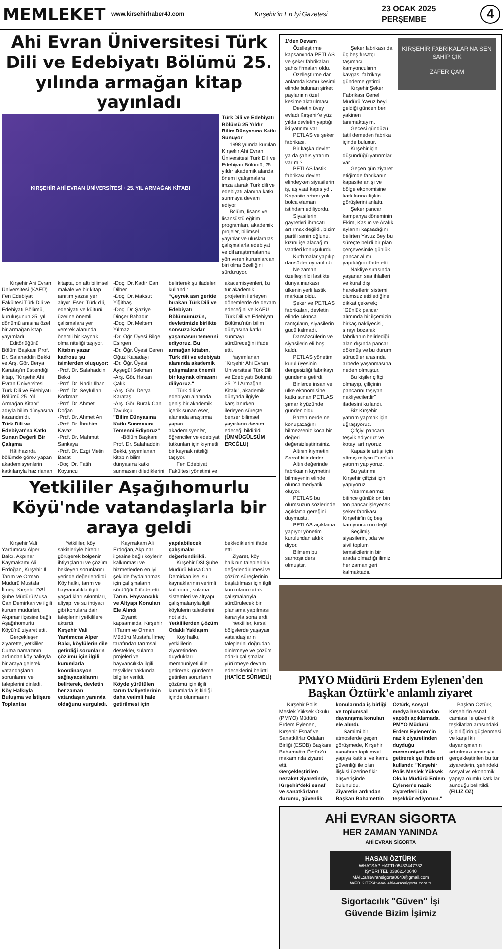MEMLEKET
www.kirsehirhaber40.com Kırşehir'in En İyi Gazetesi
23 OCAK 2025 PERŞEMBE
4
Ahi Evran Üniversitesi Türk Dili ve Edebiyatı Bölümü 25. yılında armağan kitap yayınladı
KIRŞEHİR AHİ EVRAN ÜNİVERSİTESİ · 25. YIL ARMAĞAN KİTABI
Türk Dili ve Edebiyatı Bölümü 25 Yıldır Bilim Dünyasına Katkı Sunuyor
1998 yılında kurulan Kırşehir Ahi Evran Üniversitesi Türk Dili ve Edebiyatı Bölümü, 25 yıldır akademik alanda önemli çalışmalara imza atarak Türk dili ve edebiyatı alanına katkı sunmaya devam ediyor.
Bölüm, lisans ve lisansüstü eğitim programları, akademik projeler, bilimsel yayınlar ve uluslararası çalışmalarla edebiyat ve dil araştırmalarına yön veren kurumlardan biri olma özelliğini sürdürüyor.
Kırşehir Ahi Evran Üniversitesi (KAEÜ) Fen Edebiyat Fakültesi Türk Dili ve Edebiyatı Bölümü, kuruluşunun 25. yıl dönümü anısına özel bir armağan kitap yayımladı.
Editörlüğünü Bölüm Başkanı Prof. Dr. Salahaddin Bekki ve Arş. Gör. Derya Karataş'ın üstlendiği kitap, "Kırşehir Ahi Evran Üniversitesi Türk Dili ve Edebiyatı Bölümü 25. Yıl Armağan Kitabı" adıyla bilim dünyasına kazandırıldı.
Türk Dili ve Edebiyatı'na Katkı Sunan Değerli Bir Çalışma
Hâlihazırda bölümde görev yapan akademisyenlerin katkılarıyla hazırlanan kitapta, on altı bilimsel makale ve bir kitap tanıtım yazısı yer alıyor. Eser, Türk dili, edebiyatı ve kültürü üzerine önemli çalışmalara yer vererek alanında önemli bir kaynak olma niteliği taşıyor.
Kitabın yazar kadrosu şu isimlerden oluşuyor:
-Prof. Dr. Salahaddin Bekki
-Prof. Dr. Nadir İlhan
-Prof. Dr. Seyfullah Korkmaz
-Prof. Dr. Ahmet Doğan
-Prof. Dr. Ahmet Arı
-Prof. Dr. İbrahim Kavaz
-Prof. Dr. Mahmut Sarıkaya
-Prof. Dr. Ezgi Metin Basat
-Doç. Dr. Fatih Koyuncu
-Doç. Dr. Kadir Can Dilber
-Doç. Dr. Maksut Yiğitbaş
-Doç. Dr. Şaziye Dinçer Bahadır
-Doç. Dr. Meltem Yılmaz
-Dr. Öğr. Üyesi Bilge Esirgen
-Dr. Öğr. Üyesi Ceren Oğuz Kabadayı
-Dr. Öğr. Üyesi Ayşegül Sekman
-Arş. Gör. Hakan Çalık
-Arş. Gör. Derya Karataş
-Arş. Gör. Burak Can Tavukçu
"Bilim Dünyasına Katkı Sunmasını Temenni Ediyoruz"
-Bölüm Başkanı Prof. Dr. Salahaddin Bekki, yayımlanan kitabın bilim dünyasına katkı sunmasını dilediklerini belirterek şu ifadeleri kullandı:
"Çeyrek asrı geride bırakan Türk Dili ve Edebiyatı Bölümümüzün, devletimizle birlikte sonsuza kadar yaşamasını temenni ediyoruz. Bu armağan kitabın, Türk dili ve edebiyatı alanında akademik çalışmalara önemli bir kaynak olmasını diliyoruz."
Türk dili ve edebiyatı alanında geniş bir akademik içerik sunan eser, alanında araştırma yapan akademisyenler, öğrenciler ve edebiyat tutkunları için kıymetli bir kaynak niteliği taşıyor.
Fen Edebiyat Fakültesi yönetimi ve akademisyenleri, bu tür akademik projelerin ilerleyen dönemlerde de devam edeceğini ve KAEÜ Türk Dili ve Edebiyatı Bölümü'nün bilim dünyasına katkı sunmayı sürdüreceğini ifade etti.
Yayımlanan "Kırşehir Ahi Evran Üniversitesi Türk Dili ve Edebiyatı Bölümü 25. Yıl Armağan Kitabı", akademik dünyada ilgiyle karşılanırken, ilerleyen süreçte benzer bilimsel yayınların devam edeceği bildirildi.
(ÜMMÜGÜLSÜM EROĞLU)
Yetkililer Aşağıhomurlu Köyü'nde vatandaşlarla bir araya geldi
Kırşehir Vali Yardımcısı Alper Balcı, Akpınar Kaymakamı Ali Erdoğan, Kırşehir İl Tarım ve Orman Müdürü Mustafa İlmeç, Kırşehir DSİ Şube Müdürü Musa Can Demirkan ve ilgili kurum müdürleri, Akpınar ilçesine bağlı Aşağıhomurlu Köyü'nü ziyaret etti.
Gerçekleşen ziyarette, yetkililer Cuma namazının ardından köy halkıyla bir araya gelerek vatandaşların sorunlarını ve taleplerini dinledi.
Köy Halkıyla Buluşma ve İstişare Toplantısı
Yetkililer, köy sakinleriyle birebir görüşerek bölgenin ihtiyaçlarını ve çözüm bekleyen sorunlarını yerinde değerlendirdi. Köy halkı, tarım ve hayvancılıkla ilgili yaşadıkları sıkıntıları, altyapı ve su ihtiyacı gibi konulara dair taleplerini yetkililere aktardı.
Kırşehir Vali Yardımcısı Alper Balcı, köylülerin dile getirdiği sorunların çözümü için ilgili kurumlarla koordinasyon sağlayacaklarını belirterek, devletin her zaman vatandaşın yanında olduğunu vurguladı.
Kaymakam Ali Erdoğan, Akpınar ilçesine bağlı köylerin kalkınması ve hizmetlerden en iyi şekilde faydalanması için çalışmaların sürdüğünü ifade etti.
Tarım, Hayvancılık ve Altyapı Konuları Ele Alındı
Ziyaret kapsamında, Kırşehir İl Tarım ve Orman Müdürü Mustafa İlmeç tarafından tarımsal destekler, sulama projeleri ve hayvancılıkla ilgili teşvikler hakkında bilgiler verildi.
Köyde yürütülen tarım faaliyetlerinin daha verimli hale getirilmesi için yapılabilecek çalışmalar değerlendirildi.
Kırşehir DSİ Şube Müdürü Musa Can Demirkan ise, su kaynaklarının verimli kullanımı, sulama sistemleri ve altyapı çalışmalarıyla ilgili köylülerin taleplerini not aldı.
Yetkililerden Çözüm Odaklı Yaklaşım
Köy halkı, yetkililerin ziyaretinden duydukları memnuniyeti dile getirerek, gündeme getirilen sorunların çözümü için ilgili kurumlarla iş birliği içinde olunmasını beklediklerini ifade etti.
Ziyaret, köy halkının taleplerinin değerlendirilmesi ve çözüm süreçlerinin başlatılması için ilgili kurumların ortak çalışmalarıyla sürdürülecek bir planlama yapılması kararıyla sona erdi.
Yetkililer, kırsal bölgelerde yaşayan vatandaşların taleplerini doğrudan dinlemeye ve çözüm odaklı çalışmalar yürütmeye devam edeceklerini belirtti.
(HATİCE SÜRMELİ)
KIRŞEHİR FABRİKALARINA SEN SAHİP ÇIK
ZAFER ÇAM
1'den Devam
Özelleştirme kapsamında PETLAS ve şeker fabrikaları şahıs firmaları oldu.
Özelleştirme dar anlamda kamu kesimi elinde bulunan şirket paylarının özel kesime aktarılması.
Devletin üvey evladı Kırşehir'e yüz yılda devletin yaptığı iki yatırımı var.
PETLAS ve şeker fabrikası.
Bir başka devlet ya da şahıs yatırım var mı?
PETLAS lastik fabrikası devlet elindeyken siyasilerin iş, aş vaat kapısıydı. Kapasite artımı yok bolca elaman istihdam ediliyordu.
Siyasilerin gayretleri ihracatı artırmak değildi, bizim partili senin oğlunu, kızını işe alacağım vaatleri konuşulurdu.
Kutlamalar yapılıp dansözler oynatılırdı.
Ne zaman özelleştirildi lastikte dünya markası ülkenin yerli lastik markası oldu.
Şeker ve PETLAS fabrikaları, devletin elinde çıkınca rantçıların, siyasilerin gücü kalmadı.
Dansözcülerin ve siyasilerin eli boş kaldı.
PETLAS yönetim kurul üyesinin dengesizliği fabrikayı gündeme getirdi.
Binlerce insan ve ülke ekonomisine katkı sunan PETLAS şımarık yüzünde günden oldu.
Bazen nerde ne konuşacağını bilmezseniz koca bir değeri değersizleştirirsiniz.
Altının kıymetini Sarraf bilir derler.
Altın değerinde fabrikanın kıymetini bilmeyenin elinde olunca medyatik oluyor.
PETLAS bu olumsuzun sözlerinde açıklama gereğini duymuştu.
PETLAS açıklama yapıyor yönetim kurulundan aldık diyor.
Bilmem bu sarhoşa ders olmuştur.
Şeker fabrikası da üç beş fırsatçı taşımacı kamyoncuların kavgası fabrikayı gündeme getirdi.
Kırşehir Şeker Fabrikası Genel Müdürü Yavuz beyi geldiği günden beri yakinen tanımaktayım.
Gecesi gündüzü tatil demeden fabrika içinde bulunur.
Kırşehir için düşündüğü yatırımlar var.
Geçen gün ziyaret etiğimde fabrikanın kapasite artışı ve bölge ekonomisine katkılarına ilişkin görüşlerini anlattı.
Şeker pancarı kampanya döneminin Ekim, Kasım ve Aralık aylarını kapsadığını belirten Yavuz Bey bu süreçte belirli bir plan çerçevesinde günlük pancar alımı yapıldığını ifade etti.
Nakliye sırasında yaşanan sıra ihlalleri ve kural dışı hareketlerin sistemi olumsuz etkilediğine dikkat çekerek; "Günlük pancar alımında bir ilçemizin birkaç nakliyecisi, sırayı bozarak fabrikanın belirlediği alan dışında pancar dökmüş ve bu durum sürücüler arasında arbede yaşanmasına neden olmuştur.
Bu kişiler çiftçi olmayıp, çiftçinin pancarını taşıyan nakliyecilerdir" ifadesini kullandı.
Biz Kırşehir yatırım yapmak için uğraşıyoruz.
Çifçiyi pancara teşvik ediyoruz ve kotayı artırıyoruz.
Kapasite artışı için altmış milyon Euro'luk yatırım yapıyoruz.
Bu yatırımı Kırşehir çiftçisi için yapıyoruz.
Yatırmalarımız bitince günlük on bin ton pancar işleyecek şeker fabrikası Kırşehir'in üç beş kamyoncunun değil.
Seçilmiş siyasilerin, oda ve sivil toplum temsilcilerinin bir arada olmadığı ilimiz her zaman geri kalmaktadır.
PMYO Müdürü Erdem Eylenen'den Başkan Öztürk'e anlamlı ziyaret
Kırşehir Polis Meslek Yüksek Okulu (PMYO) Müdürü Erdem Eylenen, Kırşehir Esnaf ve Sanatkârlar Odaları Birliği (ESOB) Başkanı Bahamettin Öztürk'ü makamında ziyaret etti.
Gerçekleştirilen nezaket ziyaretinde, Kırşehir'deki esnaf ve sanatkârların durumu, güvenlik konularında iş birliği ve toplumsal dayanışma konuları ele alındı.
Samimi bir atmosferde geçen görüşmede, Kırşehir esnafının toplumsal yapıya katkısı ve kamu güvenliği ile olan ilişkisi üzerine fikir alışverişinde bulunuldu.
Ziyaretin ardından Başkan Bahamettin Öztürk, sosyal medya hesabından yaptığı açıklamada, PMYO Müdürü Erdem Eylenen'in nazik ziyaretinden duyduğu memnuniyeti dile getirerek şu ifadeleri kullandı: "Kırşehir Polis Meslek Yüksek Okulu Müdürü Erdem Eylenen'e nazik ziyaretleri için teşekkür ediyorum."
Başkan Öztürk, Kırşehir'in esnaf camiası ile güvenlik teşkilatları arasındaki iş birliğinin güçlenmesi ve karşılıklı dayanışmanın artırılması amacıyla gerçekleştirilen bu tür ziyaretlerin, şehirdeki sosyal ve ekonomik yapıya olumlu katkılar sunduğu belirtildi.
(FİLİZ ÖZ)
AHİ EVRAN SİGORTA
HER ZAMAN YANINDA
AHİ EVRAN SİGORTA
HASAN ÖZTÜRK
WHATSAP HATTI:05433447732
İŞYERİ TEL:03862140640
MAİL:ahievransigorta0640@gmail.com
WEB SİTESİ:www.ahievransigorta.com.tr
Sigortacılık "Güven" İşi
Güvende Bizim İşimiz